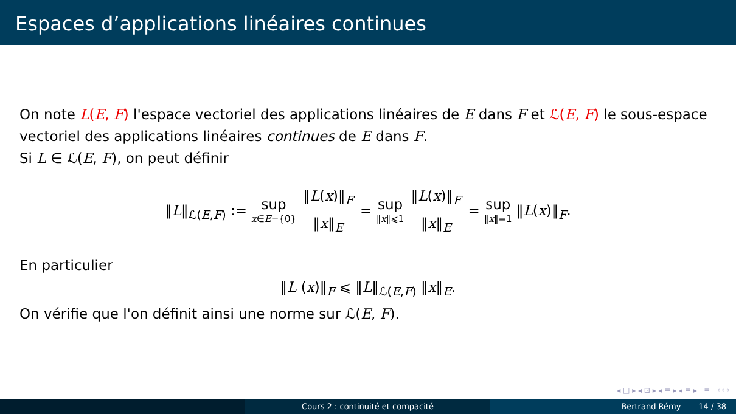Espaces d’applications linéaires continues
On note L(E, F) l'espace vectoriel des applications linéaires de E dans F et ℒ(E, F) le sous-espace vectoriel des applications linéaires continues de E dans F.
Si L ∈ ℒ(E, F), on peut définir
‖L‖<sub>ℒ(E,F)</sub> := sup x∈E−{0} ‖L(x)‖<sub>F</sub> ‖x‖<sub>E</sub> = sup ‖x‖⩽1 ‖L(x)‖<sub>F</sub> ‖x‖<sub>E</sub> = sup ‖x‖=1 ‖L(x)‖<sub>F</sub>.
En particulier
‖L (x)‖<sub>F</sub> ⩽ ‖L‖<sub>ℒ(E,F)</sub> ‖x‖<sub>E</sub>.
On vérifie que l'on définit ainsi une norme sur ℒ(E, F).
◂ □ ▸ ◂ ⊡ ▸ ◂ ≡ ▸ ◂ ≡ ▸ ≡ ◦◦◦
Cours 2 : continuité et compacité Bertrand Rémy 14 / 38